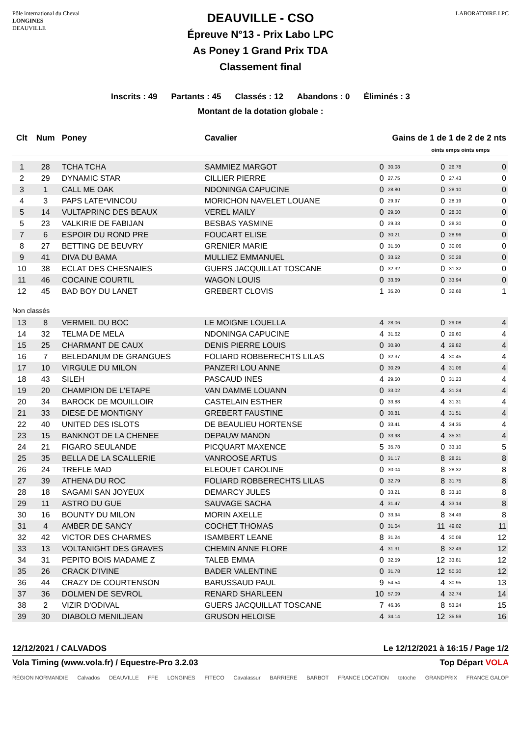Pôle international du Cheval
LONGINES
DEAUVILLE
DEAUVILLE - CSO
Épreuve N°13 - Prix Labo LPC
As Poney 1 Grand Prix TDA
Classement final
LABORATOIRE LPC
Inscrits : 49 Partants : 45 Classés : 12 Abandons : 0 Éliminés : 3
Montant de la dotation globale :
| Clt | Num | Poney | Cavalier | Gains de 1 de 1 de 2 de 2 nts | | | | |
| --- | --- | --- | --- | --- | --- | --- | --- | --- |
| oints emps oints emps | | | | | | | | |
| 1 | 28 | TCHA TCHA | SAMMIEZ MARGOT | 0 | 30.08 | 0 | 26.78 | 0 |
| 2 | 29 | DYNAMIC STAR | CILLIER PIERRE | 0 | 27.75 | 0 | 27.43 | 0 |
| 3 | 1 | CALL ME OAK | NDONINGA CAPUCINE | 0 | 28.80 | 0 | 28.10 | 0 |
| 4 | 3 | PAPS LATE*VINCOU | MORICHON NAVELET LOUANE | 0 | 29.97 | 0 | 28.19 | 0 |
| 5 | 14 | VULTAPRINC DES BEAUX | VEREL MAILY | 0 | 29.50 | 0 | 28.30 | 0 |
| 5 | 23 | VALKIRIE DE FABIJAN | BESBAS YASMINE | 0 | 29.33 | 0 | 28.30 | 0 |
| 7 | 6 | ESPOIR DU ROND PRE | FOUCART ELISE | 0 | 30.21 | 0 | 28.96 | 0 |
| 8 | 27 | BETTING DE BEUVRY | GRENIER MARIE | 0 | 31.50 | 0 | 30.06 | 0 |
| 9 | 41 | DIVA DU BAMA | MULLIEZ EMMANUEL | 0 | 33.52 | 0 | 30.28 | 0 |
| 10 | 38 | ECLAT DES CHESNAIES | GUERS JACQUILLAT TOSCANE | 0 | 32.32 | 0 | 31.32 | 0 |
| 11 | 46 | COCAINE COURTIL | WAGON LOUIS | 0 | 33.69 | 0 | 33.94 | 0 |
| 12 | 45 | BAD BOY DU LANET | GREBERT CLOVIS | 1 | 35.20 | 0 | 32.68 | 1 |
| Non classés | | | | | | | | |
| 13 | 8 | VERMEIL DU BOC | LE MOIGNE LOUELLA | 4 | 28.06 | 0 | 29.08 | 4 |
| 14 | 32 | TELMA DE MELA | NDONINGA CAPUCINE | 4 | 31.62 | 0 | 29.60 | 4 |
| 15 | 25 | CHARMANT DE CAUX | DENIS PIERRE LOUIS | 0 | 30.90 | 4 | 29.82 | 4 |
| 16 | 7 | BELEDANUM DE GRANGUES | FOLIARD ROBBERECHTS LILAS | 0 | 32.37 | 4 | 30.45 | 4 |
| 17 | 10 | VIRGULE DU MILON | PANZERI LOU ANNE | 0 | 30.29 | 4 | 31.06 | 4 |
| 18 | 43 | SILEH | PASCAUD INES | 4 | 29.50 | 0 | 31.23 | 4 |
| 19 | 20 | CHAMPION DE L'ETAPE | VAN DAMME LOUANN | 0 | 33.02 | 4 | 31.24 | 4 |
| 20 | 34 | BAROCK DE MOUILLOIR | CASTELAIN ESTHER | 0 | 33.88 | 4 | 31.31 | 4 |
| 21 | 33 | DIESE DE MONTIGNY | GREBERT FAUSTINE | 0 | 30.81 | 4 | 31.51 | 4 |
| 22 | 40 | UNITED DES ISLOTS | DE BEAULIEU HORTENSE | 0 | 33.41 | 4 | 34.35 | 4 |
| 23 | 15 | BANKNOT DE LA CHENEE | DEPAUW MANON | 0 | 33.98 | 4 | 35.31 | 4 |
| 24 | 21 | FIGARO SEULANDE | PICQUART MAXENCE | 5 | 35.78 | 0 | 33.10 | 5 |
| 25 | 35 | BELLA DE LA SCALLERIE | VANROOSE ARTUS | 0 | 31.17 | 8 | 28.21 | 8 |
| 26 | 24 | TREFLE MAD | ELEOUET CAROLINE | 0 | 30.04 | 8 | 28.32 | 8 |
| 27 | 39 | ATHENA DU ROC | FOLIARD ROBBERECHTS LILAS | 0 | 32.79 | 8 | 31.75 | 8 |
| 28 | 18 | SAGAMI SAN JOYEUX | DEMARCY JULES | 0 | 33.21 | 8 | 33.10 | 8 |
| 29 | 11 | ASTRO DU GUE | SAUVAGE SACHA | 4 | 31.47 | 4 | 33.14 | 8 |
| 30 | 16 | BOUNTY DU MILON | MORIN AXELLE | 0 | 33.94 | 8 | 34.49 | 8 |
| 31 | 4 | AMBER DE SANCY | COCHET THOMAS | 0 | 31.04 | 11 | 49.02 | 11 |
| 32 | 42 | VICTOR DES CHARMES | ISAMBERT LEANE | 8 | 31.24 | 4 | 30.08 | 12 |
| 33 | 13 | VOLTANIGHT DES GRAVES | CHEMIN ANNE FLORE | 4 | 31.31 | 8 | 32.49 | 12 |
| 34 | 31 | PEPITO BOIS MADAME Z | TALEB EMMA | 0 | 32.59 | 12 | 33.81 | 12 |
| 35 | 26 | CRACK D'IVINE | BADER VALENTINE | 0 | 31.78 | 12 | 50.30 | 12 |
| 36 | 44 | CRAZY DE COURTENSON | BARUSSAUD PAUL | 9 | 54.54 | 4 | 30.95 | 13 |
| 37 | 36 | DOLMEN DE SEVROL | RENARD SHARLEEN | 10 | 57.09 | 4 | 32.74 | 14 |
| 38 | 2 | VIZIR D'ODIVAL | GUERS JACQUILLAT TOSCANE | 7 | 46.36 | 8 | 53.24 | 15 |
| 39 | 30 | DIABOLO MENILJEAN | GRUSON HELOISE | 4 | 34.14 | 12 | 35.59 | 16 |
12/12/2021 / CALVADOS Le 12/12/2021 à 16:15 / Page 1/2
Vola Timing (www.vola.fr) / Equestre-Pro 3.2.03 Top Départ VOLA
RÉGION NORMANDIE Calvados DEAUVILLE FFE LONGINES FITECO Cavalassur BARRIERE BARBOT FRANCE LOCATION totoche GRANDPRIX FRANCE GALOP